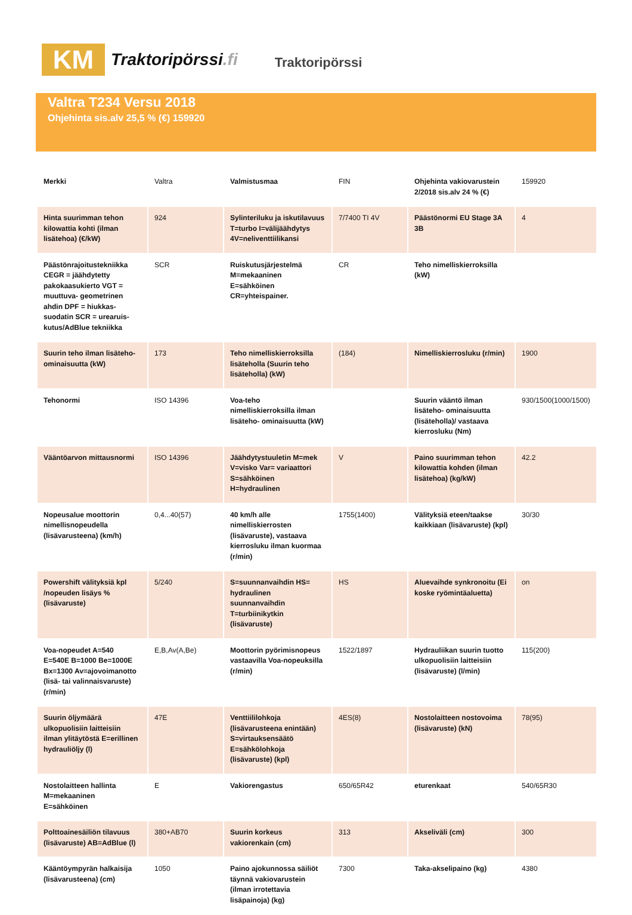KM
Traktoripörssi.fi
Traktoripörssi
Valtra T234 Versu 2018
Ohjehinta sis.alv 25,5 % (€) 159920
| Merkki | Valtra | Valmistusmaa | FIN | Ohjehinta vakiovarustein 2/2018 sis.alv 24 % (€) | 159920 |
| Hinta suurimman tehon kilowattia kohti (ilman lisätehoa) (€/kW) | 924 | Sylinteriluku ja iskutilavuus T=turbo I=välijäähdytys 4V=neliventtiilikansi | 7/7400 TI 4V | Päästönormi EU Stage 3A 3B | 4 |
| Päästönrajoitustekniikka CEGR = jäähdytetty pakokaasukierto VGT = muuttuva- geometrinen ahdin DPF = hiukkas- suodatin SCR = urearuis- kutus/AdBlue tekniikka | SCR | Ruiskutusjärjestelmä M=mekaaninen E=sähköinen CR=yhteispainer. | CR | Teho nimelliskierroksilla (kW) | |
| Suurin teho ilman lisäteho- ominaisuutta (kW) | 173 | Teho nimelliskierroksilla lisäteholla (Suurin teho lisäteholla) (kW) | (184) | Nimelliskierrosluku (r/min) | 1900 |
| Tehonormi | ISO 14396 | Voa-teho nimelliskierroksilla ilman lisäteho- ominaisuutta (kW) | | Suurin vääntö ilman lisäteho- ominaisuutta (lisäteholla)/ vastaava kierrosluku (Nm) | 930/1500(1000/1500) |
| Vääntöarvon mittausnormi | ISO 14396 | Jäähdytystuuletin M=mek V=visko Var= variaattori S=sähköinen H=hydraulinen | V | Paino suurimman tehon kilowattia kohden (ilman lisätehoa) (kg/kW) | 42.2 |
| Nopeusalue moottorin nimellisnopeudella (lisävarusteena) (km/h) | 0,4...40(57) | 40 km/h alle nimelliskierrosten (lisävaruste), vastaava kierrosluku ilman kuormaa (r/min) | 1755(1400) | Välityksiä eteen/taakse kaikkiaan (lisävaruste) (kpl) | 30/30 |
| Powershift välityksiä kpl /nopeuden lisäys % (lisävaruste) | 5/240 | S=suunnanvaihdin HS= hydraulinen suunnanvaihdin T=turbiinikytkin (lisävaruste) | HS | Aluevaihde synkronoitu (Ei koske ryömintäaluetta) | on |
| Voa-nopeudet A=540 E=540E B=1000 Be=1000E Bx=1300 Av=ajovoimanotto (lisä- tai valinnaisvaruste) (r/min) | E,B,Av(A,Be) | Moottorin pyörimisnopeus vastaavilla Voa-nopeuksilla (r/min) | 1522/1897 | Hydrauliikan suurin tuotto ulkopuolisiin laitteisiin (lisävaruste) (l/min) | 115(200) |
| Suurin öljymäärä ulkopuolisiin laitteisiin ilman ylitäytöstä E=erillinen hydrauliöljy (l) | 47E | Venttiililohkoja (lisävarusteena enintään) S=virtauksensäätö E=sähkölohkoja (lisävaruste) (kpl) | 4ES(8) | Nostolaitteen nostovoima (lisävaruste) (kN) | 78(95) |
| Nostolaitteen hallinta M=mekaaninen E=sähköinen | E | Vakiorengastus | 650/65R42 | eturenkaat | 540/65R30 |
| Polttoainesäiliön tilavuus (lisävaruste) AB=AdBlue (l) | 380+AB70 | Suurin korkeus vakiorenkain (cm) | 313 | Akseliväli (cm) | 300 |
| Kääntöympyrän halkaisija (lisävarusteena) (cm) | 1050 | Paino ajokunnossa säiliöt täynnä vakiovarustein (ilman irrotettavia lisäpainoja) (kg) | 7300 | Taka-akselipaino (kg) | 4380 |